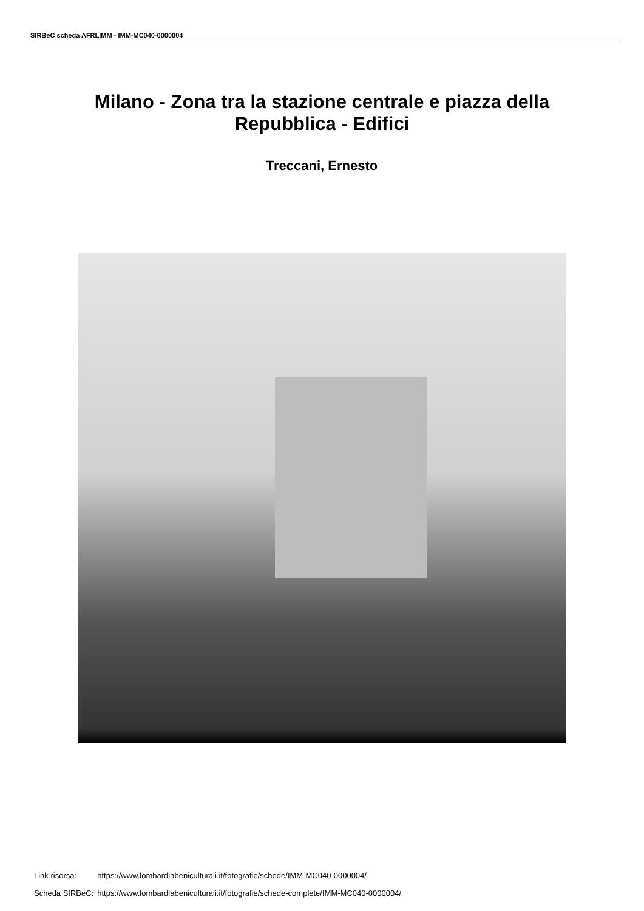SIRBeC scheda AFRLIMM - IMM-MC040-0000004
Milano - Zona tra la stazione centrale e piazza della
Repubblica - Edifici
Treccani, Ernesto
| Link risorsa: | https://www.lombardiabeniculturali.it/fotografie/schede/IMM-MC040-0000004/ |
| Scheda SIRBeC: | https://www.lombardiabeniculturali.it/fotografie/schede-complete/IMM-MC040-0000004/ |